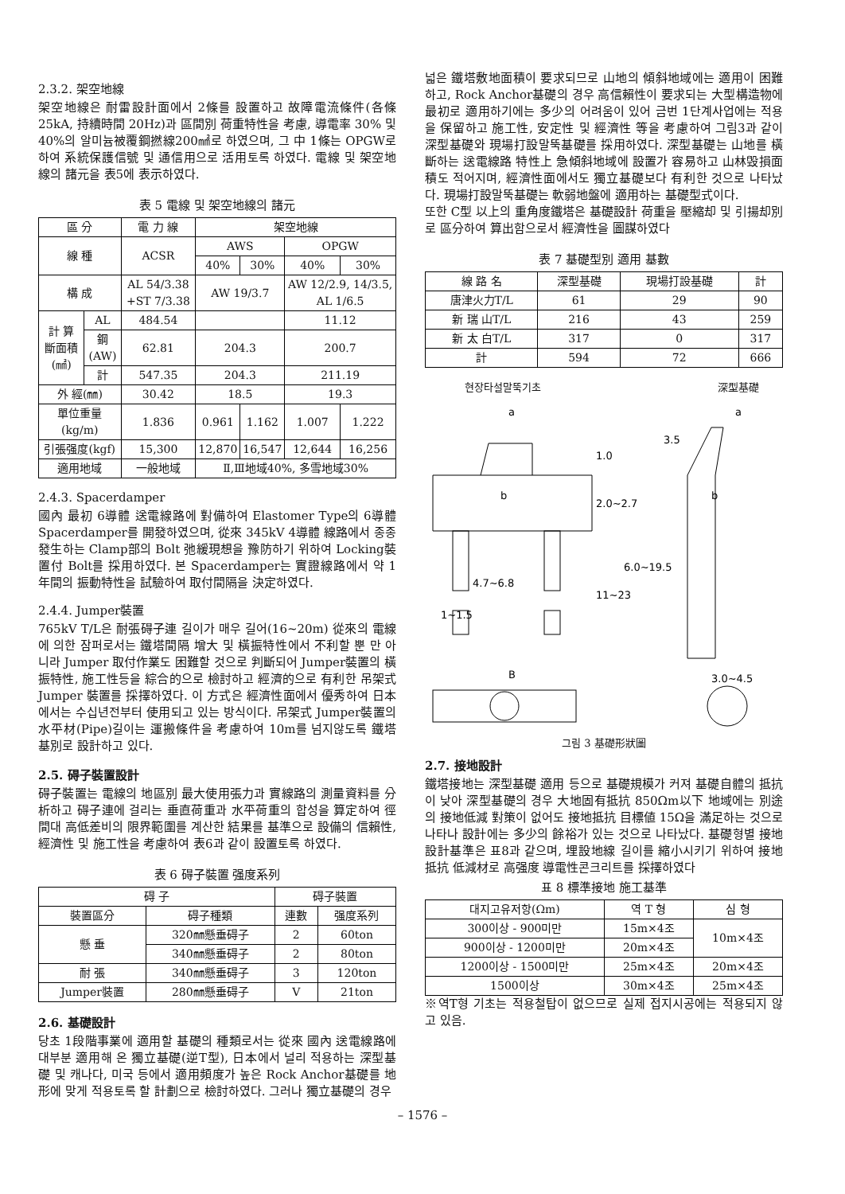2.3.2. 架空地線
架空地線은 耐雷設計面에서 2條를 設置하고 故障電流條件(各條 25kA, 持續時間 20Hz)과 區間別 荷重特性을 考慮, 導電率 30% 및 40%의 알미늄被覆鋼撚線200㎟로 하였으며, 그 中 1條는 OPGW로 하여 系統保護信號 및 通信用으로 活用토록 하였다. 電線 및 架空地線의 諸元을 表5에 表示하였다.
表 5 電線 및 架空地線의 諸元
| 區 分 | | 電 力 線 | 架空地線 | | | |
| --- | --- | --- | --- | --- | --- | --- |
| 線 種 | | ACSR | AWS | | OPGW | |
| | | | 40% | 30% | 40% | 30% |
| 構 成 | | AL 54/3.38 +ST 7/3.38 | AW 19/3.7 | | AW 12/2.9, 14/3.5, AL 1/6.5 | |
| 計 算 斷面積 (㎟) | AL | 484.54 | | | 11.12 | |
| | 鋼(AW) | 62.81 | 204.3 | | 200.7 | |
| | 計 | 547.35 | 204.3 | | 211.19 | |
| 外 經(㎜) | | 30.42 | 18.5 | | 19.3 | |
| 單位重量(kg/m) | | 1.836 | 0.961 | 1.162 | 1.007 | 1.222 |
| 引張强度(kgf) | | 15,300 | 12,870 | 16,547 | 12,644 | 16,256 |
| 適用地域 | | 一般地域 | Ⅱ,Ⅲ地域40%, 多雪地域30% | | | |
2.4.3. Spacerdamper
國內 最初 6導體 送電線路에 對備하여 Elastomer Type의 6導體 Spacerdamper를 開發하였으며, 從來 345kV 4導體 線路에서 종종 發生하는 Clamp部의 Bolt 弛緩現想을 豫防하기 위하여 Locking裝置付 Bolt를 採用하였다. 본 Spacerdamper는 實證線路에서 약 1年間의 振動特性을 試驗하여 取付間隔을 決定하였다.
2.4.4. Jumper裝置
765kV T/L은 耐張碍子連 길이가 매우 길어(16~20m) 從來의 電線에 의한 잠퍼로서는 鐵塔間隔 增大 및 橫振特性에서 不利할 뿐 만 아니라 Jumper 取付作業도 困難할 것으로 判斷되어 Jumper裝置의 橫振特性, 施工性등을 綜合的으로 檢討하고 經濟的으로 有利한 吊架式 Jumper 裝置를 採擇하였다. 이 方式은 經濟性面에서 優秀하여 日本에서는 수십년전부터 使用되고 있는 방식이다. 吊架式 Jumper裝置의 水平材(Pipe)길이는 運搬條件을 考慮하여 10m를 넘지않도록 鐵塔基別로 設計하고 있다.
2.5. 碍子裝置設計
碍子裝置는 電線의 地區別 最大使用張力과 實線路의 測量資料를 分析하고 碍子連에 걸리는 垂直荷重과 水平荷重의 합성을 算定하여 徑間대 高低差비의 限界範圍를 계산한 結果를 基準으로 設備의 信賴性, 經濟性 및 施工性을 考慮하여 表6과 같이 設置토록 하였다.
表 6 碍子裝置 强度系列
| 碍 子 | | 碍子裝置 | |
| --- | --- | --- | --- |
| 裝置區分 | 碍子種類 | 連數 | 强度系列 |
| 懸 垂 | 320㎜懸垂碍子 | 2 | 60ton |
| | 340㎜懸垂碍子 | 2 | 80ton |
| 耐 張 | 340㎜懸垂碍子 | 3 | 120ton |
| Jumper裝置 | 280㎜懸垂碍子 | V | 21ton |
2.6. 基礎設計
당초 1段階事業에 適用할 基礎의 種類로서는 從來 國內 送電線路에 대부분 適用해 온 獨立基礎(逆T型), 日本에서 널리 적용하는 深型基礎 및 캐나다, 미국 등에서 適用頻度가 높은 Rock Anchor基礎를 地形에 맞게 적용토록 할 計劃으로 檢討하였다. 그러나 獨立基礎의 경우
넓은 鐵塔敷地面積이 要求되므로 山地의 傾斜地域에는 適用이 困難하고, Rock Anchor基礎의 경우 高信賴性이 要求되는 大型構造物에 最初로 適用하기에는 多少의 어려움이 있어 금번 1단계사업에는 적용을 保留하고 施工性, 安定性 및 經濟性 等을 考慮하여 그림3과 같이 深型基礎와 現場打設말뚝基礎를 採用하였다. 深型基礎는 山地를 橫斷하는 送電線路 特性上 急傾斜地域에 設置가 容易하고 山林毁損面積도 적어지며, 經濟性面에서도 獨立基礎보다 有利한 것으로 나타났다. 現場打設말뚝基礎는 軟弱地盤에 適用하는 基礎型式이다.
또한 C型 以上의 重角度鐵塔은 基礎設計 荷重을 壓縮却 및 引揚却別로 區分하여 算出함으로서 經濟性을 圖謀하였다
表 7 基礎型別 適用 基數
| 線 路 名 | 深型基礎 | 現場打設基礎 | 計 |
| --- | --- | --- | --- |
| 唐津火力T/L | 61 | 29 | 90 |
| 新 瑞 山T/L | 216 | 43 | 259 |
| 新 太 白T/L | 317 | 0 | 317 |
| 計 | 594 | 72 | 666 |
현장타설말뚝기초 深型基礎
a
b
1.0
2.0~2.7
4.7~6.8
11~23
1~1.5
B
a
3.5
b
6.0~19.5
3.0~4.5
그림 3 基礎形狀圖
2.7. 接地設計
鐵塔接地는 深型基礎 適用 등으로 基礎規模가 커져 基礎自體의 抵抗이 낮아 深型基礎의 경우 大地固有抵抗 850Ωm以下 地域에는 別途의 接地低減 對策이 없어도 接地抵抗 目標値 15Ω을 滿足하는 것으로 나타나 設計에는 多少의 餘裕가 있는 것으로 나타났다. 基礎형별 接地設計基準은 표8과 같으며, 埋設地線 길이를 縮小시키기 위하여 接地抵抗 低減材로 高强度 導電性콘크리트를 採擇하였다
표 8 標準接地 施工基準
| 대지고유저항(Ωm) | 역 T 형 | 심 형 |
| --- | --- | --- |
| 300이상 - 900미만 | 15m×4조 | 10m×4조 |
| 900이상 - 1200미만 | 20m×4조 | |
| 1200이상 - 1500미만 | 25m×4조 | 20m×4조 |
| 1500이상 | 30m×4조 | 25m×4조 |
※역T형 기초는 적용철탑이 없으므로 실제 접지시공에는 적용되지 않고 있음.
– 1576 –